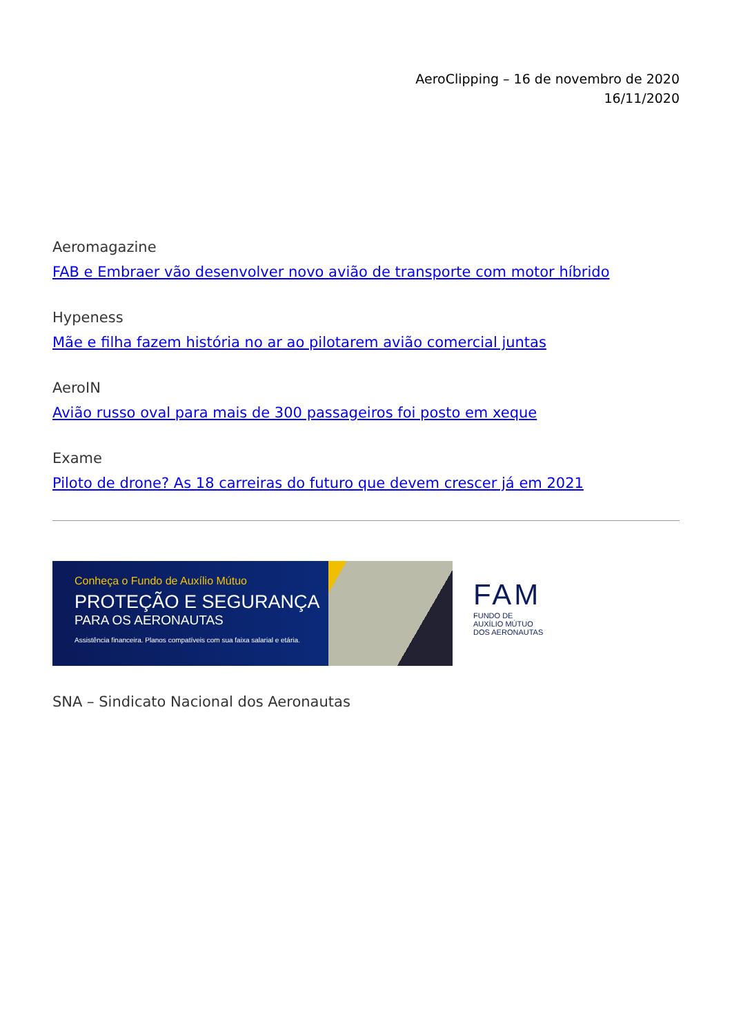AeroClipping – 16 de novembro de 2020
16/11/2020
Aeromagazine
FAB e Embraer vão desenvolver novo avião de transporte com motor híbrido
Hypeness
Mãe e filha fazem história no ar ao pilotarem avião comercial juntas
AeroIN
Avião russo oval para mais de 300 passageiros foi posto em xeque
Exame
Piloto de drone? As 18 carreiras do futuro que devem crescer já em 2021
Conheça o Fundo de Auxílio Mútuo
PROTEÇÃO E SEGURANÇA
PARA OS AERONAUTAS
Assistência financeira. Planos compatíveis com sua faixa salarial e etária.
FAM
FUNDO DE
AUXÍLIO MÚTUO
DOS AERONAUTAS
SNA – Sindicato Nacional dos Aeronautas